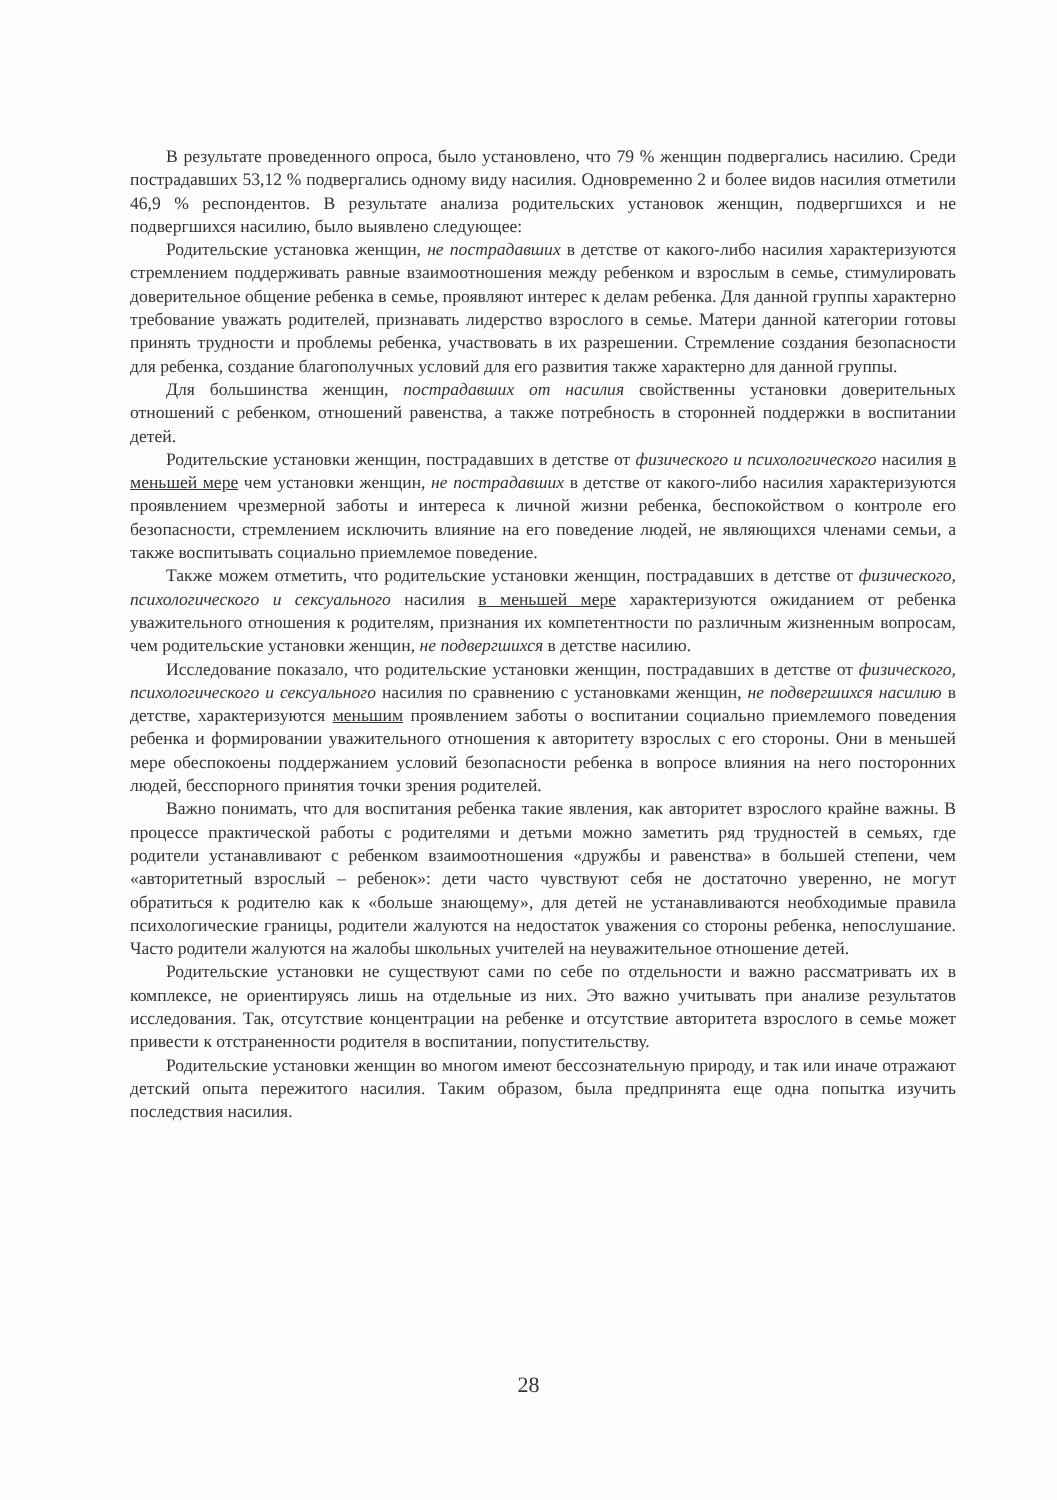В результате проведенного опроса, было установлено, что 79 % женщин подвергались насилию. Среди пострадавших 53,12 % подвергались одному виду насилия. Одновременно 2 и более видов насилия отметили 46,9 % респондентов. В результате анализа родительских установок женщин, подвергшихся и не подвергшихся насилию, было выявлено следующее:
Родительские установка женщин, не пострадавших в детстве от какого-либо насилия характеризуются стремлением поддерживать равные взаимоотношения между ребенком и взрослым в семье, стимулировать доверительное общение ребенка в семье, проявляют интерес к делам ребенка. Для данной группы характерно требование уважать родителей, признавать лидерство взрослого в семье. Матери данной категории готовы принять трудности и проблемы ребенка, участвовать в их разрешении. Стремление создания безопасности для ребенка, создание благополучных условий для его развития также характерно для данной группы.
Для большинства женщин, пострадавших от насилия свойственны установки доверительных отношений с ребенком, отношений равенства, а также потребность в сторонней поддержки в воспитании детей.
Родительские установки женщин, пострадавших в детстве от физического и психологического насилия в меньшей мере чем установки женщин, не пострадавших в детстве от какого-либо насилия характеризуются проявлением чрезмерной заботы и интереса к личной жизни ребенка, беспокойством о контроле его безопасности, стремлением исключить влияние на его поведение людей, не являющихся членами семьи, а также воспитывать социально приемлемое поведение.
Также можем отметить, что родительские установки женщин, пострадавших в детстве от физического, психологического и сексуального насилия в меньшей мере характеризуются ожиданием от ребенка уважительного отношения к родителям, признания их компетентности по различным жизненным вопросам, чем родительские установки женщин, не подвергшихся в детстве насилию.
Исследование показало, что родительские установки женщин, пострадавших в детстве от физического, психологического и сексуального насилия по сравнению с установками женщин, не подвергшихся насилию в детстве, характеризуются меньшим проявлением заботы о воспитании социально приемлемого поведения ребенка и формировании уважительного отношения к авторитету взрослых с его стороны. Они в меньшей мере обеспокоены поддержанием условий безопасности ребенка в вопросе влияния на него посторонних людей, бесспорного принятия точки зрения родителей.
Важно понимать, что для воспитания ребенка такие явления, как авторитет взрослого крайне важны. В процессе практической работы с родителями и детьми можно заметить ряд трудностей в семьях, где родители устанавливают с ребенком взаимоотношения «дружбы и равенства» в большей степени, чем «авторитетный взрослый – ребенок»: дети часто чувствуют себя не достаточно уверенно, не могут обратиться к родителю как к «больше знающему», для детей не устанавливаются необходимые правила психологические границы, родители жалуются на недостаток уважения со стороны ребенка, непослушание. Часто родители жалуются на жалобы школьных учителей на неуважительное отношение детей.
Родительские установки не существуют сами по себе по отдельности и важно рассматривать их в комплексе, не ориентируясь лишь на отдельные из них. Это важно учитывать при анализе результатов исследования. Так, отсутствие концентрации на ребенке и отсутствие авторитета взрослого в семье может привести к отстраненности родителя в воспитании, попустительству.
Родительские установки женщин во многом имеют бессознательную природу, и так или иначе отражают детский опыта пережитого насилия. Таким образом, была предпринята еще одна попытка изучить последствия насилия.
28